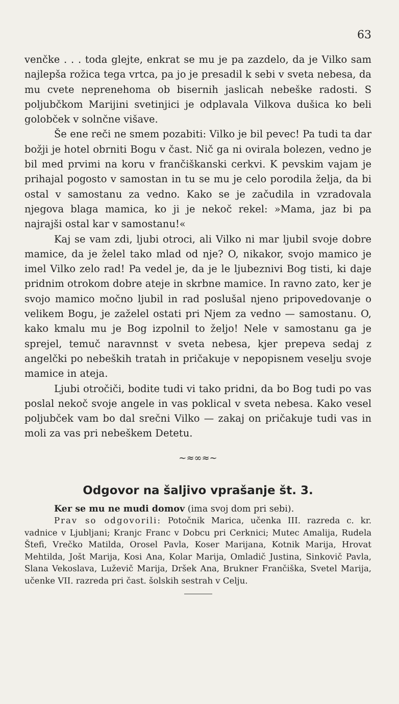63
venčke . . . toda glejte, enkrat se mu je pa zazdelo, da je Vilko sam najlepša rožica tega vrtca, pa jo je presadil k sebi v sveta nebesa, da mu cvete neprenehoma ob bisernih jaslicah nebeške radosti. S poljubčkom Marijini svetinjici je odplavala Vilkova dušica ko beli golobček v solnčne višave.
Še ene reči ne smem pozabiti: Vilko je bil pevec! Pa tudi ta dar božji je hotel obrniti Bogu v čast. Nič ga ni ovirala bolezen, vedno je bil med prvimi na koru v frančiškanski cerkvi. K pevskim vajam je prihajal pogosto v samostan in tu se mu je celo porodila želja, da bi ostal v samostanu za vedno. Kako se je začudila in vzradovala njegova blaga mamica, ko ji je nekoč rekel: »Mama, jaz bi pa najrajši ostal kar v samostanu!«
Kaj se vam zdi, ljubi otroci, ali Vilko ni mar ljubil svoje dobre mamice, da je želel tako mlad od nje? O, nikakor, svojo mamico je imel Vilko zelo rad! Pa vedel je, da je le ljubeznivi Bog tisti, ki daje pridnim otrokom dobre ateje in skrbne mamice. In ravno zato, ker je svojo mamico močno ljubil in rad poslušal njeno pripovedovanje o velikem Bogu, je zaželel ostati pri Njem za vedno — samostanu. O, kako kmalu mu je Bog izpolnil to željo! Nele v samostanu ga je sprejel, temuč naravnnst v sveta nebesa, kjer prepeva sedaj z angelčki po nebeških tratah in pričakuje v nepopisnem veselju svoje mamice in ateja.
Ljubi otročiči, bodite tudi vi tako pridni, da bo Bog tudi po vas poslal nekoč svoje angele in vas poklical v sveta nebesa. Kako vesel poljubček vam bo dal srečni Vilko — zakaj on pričakuje tudi vas in moli za vas pri nebeškem Detetu.
~≈∞≈~
Odgovor na šaljivo vprašanje št. 3.
Ker se mu ne mudi domov (ima svoj dom pri sebi).
Prav so odgovorili: Potočnik Marica, učenka III. razreda c. kr. vadnice v Ljubljani; Kranjc Franc v Dobcu pri Cerknici; Mutec Amalija, Rudela Štefi, Vrečko Matilda, Orosel Pavla, Koser Marijana, Kotnik Marija, Hrovat Mehtilda, Jošt Marija, Kosi Ana, Kolar Marija, Omladič Justina, Sinkovič Pavla, Slana Vekoslava, Luževič Marija, Dršek Ana, Brukner Frančiška, Svetel Marija, učenke VII. razreda pri čast. šolskih sestrah v Celju.